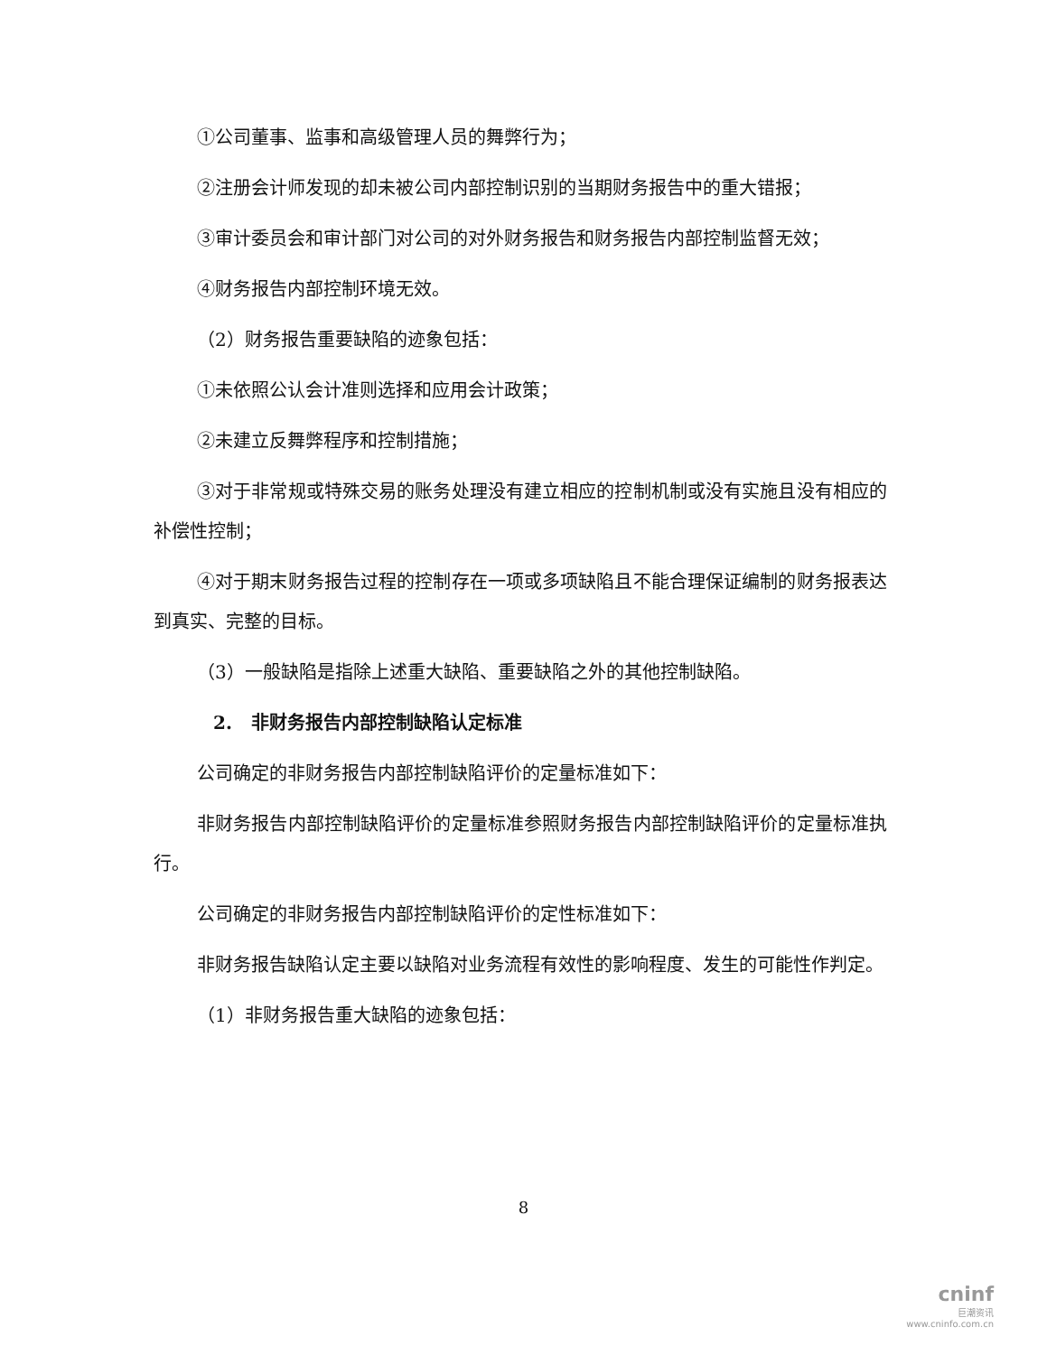①公司董事、监事和高级管理人员的舞弊行为；
②注册会计师发现的却未被公司内部控制识别的当期财务报告中的重大错报；
③审计委员会和审计部门对公司的对外财务报告和财务报告内部控制监督无效；
④财务报告内部控制环境无效。
（2）财务报告重要缺陷的迹象包括：
①未依照公认会计准则选择和应用会计政策；
②未建立反舞弊程序和控制措施；
③对于非常规或特殊交易的账务处理没有建立相应的控制机制或没有实施且没有相应的补偿性控制；
④对于期末财务报告过程的控制存在一项或多项缺陷且不能合理保证编制的财务报表达到真实、完整的目标。
（3）一般缺陷是指除上述重大缺陷、重要缺陷之外的其他控制缺陷。
2. 非财务报告内部控制缺陷认定标准
公司确定的非财务报告内部控制缺陷评价的定量标准如下：
非财务报告内部控制缺陷评价的定量标准参照财务报告内部控制缺陷评价的定量标准执行。
公司确定的非财务报告内部控制缺陷评价的定性标准如下：
非财务报告缺陷认定主要以缺陷对业务流程有效性的影响程度、发生的可能性作判定。
（1）非财务报告重大缺陷的迹象包括：
8
cninf
巨潮资讯
www.cninfo.com.cn